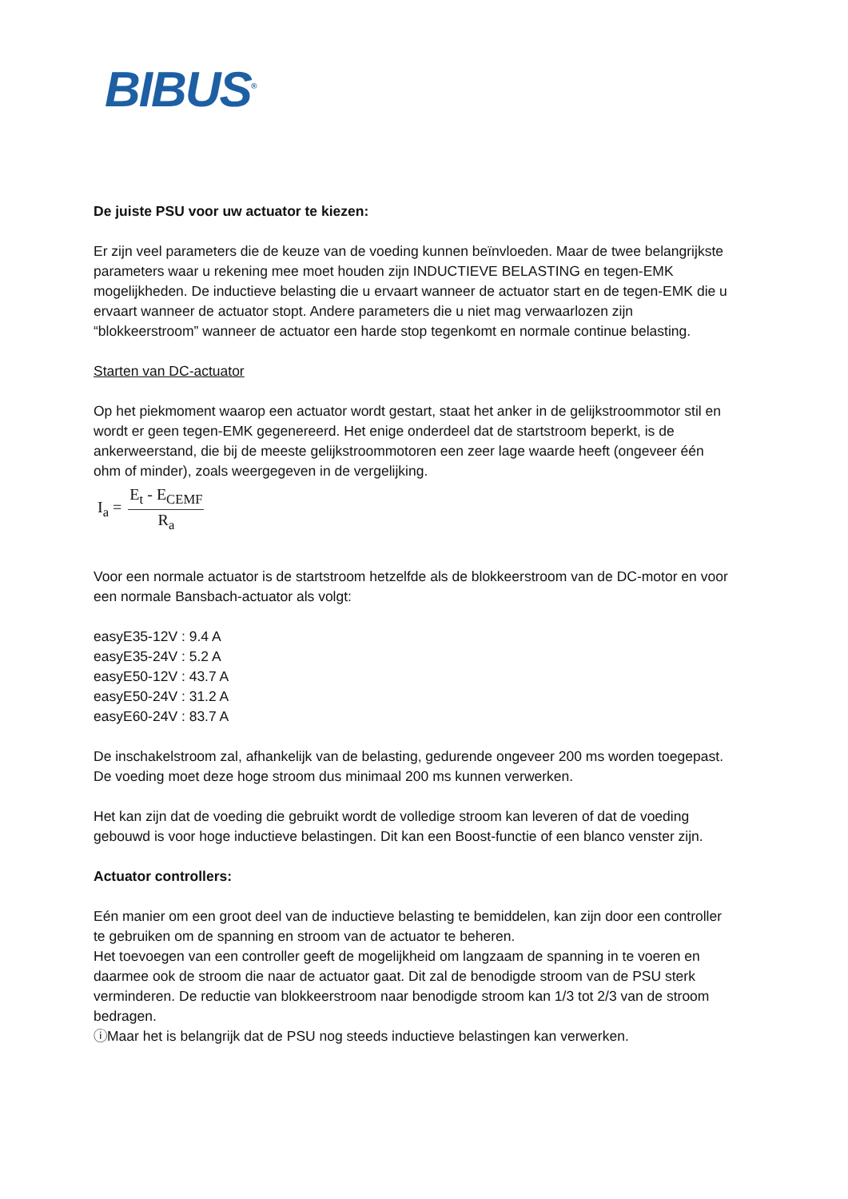BIBUS<sup>®</sup>
De juiste PSU voor uw actuator te kiezen:
Er zijn veel parameters die de keuze van de voeding kunnen beïnvloeden. Maar de twee belangrijkste parameters waar u rekening mee moet houden zijn INDUCTIEVE BELASTING en tegen-EMK mogelijkheden. De inductieve belasting die u ervaart wanneer de actuator start en de tegen-EMK die u ervaart wanneer de actuator stopt. Andere parameters die u niet mag verwaarlozen zijn “blokkeerstroom” wanneer de actuator een harde stop tegenkomt en normale continue belasting.
Starten van DC-actuator
Op het piekmoment waarop een actuator wordt gestart, staat het anker in de gelijkstroommotor stil en wordt er geen tegen-EMK gegenereerd. Het enige onderdeel dat de startstroom beperkt, is de ankerweerstand, die bij de meeste gelijkstroommotoren een zeer lage waarde heeft (ongeveer één ohm of minder), zoals weergegeven in de vergelijking.
I<sub>a</sub> =
E<sub>t</sub> - E<sub>CEMF</sub>
R<sub>a</sub>
Voor een normale actuator is de startstroom hetzelfde als de blokkeerstroom van de DC-motor en voor een normale Bansbach-actuator als volgt:
easyE35-12V : 9.4 A
easyE35-24V : 5.2 A
easyE50-12V : 43.7 A
easyE50-24V : 31.2 A
easyE60-24V : 83.7 A
De inschakelstroom zal, afhankelijk van de belasting, gedurende ongeveer 200 ms worden toegepast. De voeding moet deze hoge stroom dus minimaal 200 ms kunnen verwerken.
Het kan zijn dat de voeding die gebruikt wordt de volledige stroom kan leveren of dat de voeding gebouwd is voor hoge inductieve belastingen. Dit kan een Boost-functie of een blanco venster zijn.
Actuator controllers:
Eén manier om een groot deel van de inductieve belasting te bemiddelen, kan zijn door een controller te gebruiken om de spanning en stroom van de actuator te beheren.
Het toevoegen van een controller geeft de mogelijkheid om langzaam de spanning in te voeren en daarmee ook de stroom die naar de actuator gaat. Dit zal de benodigde stroom van de PSU sterk verminderen. De reductie van blokkeerstroom naar benodigde stroom kan 1/3 tot 2/3 van de stroom bedragen.
ⓘMaar het is belangrijk dat de PSU nog steeds inductieve belastingen kan verwerken.